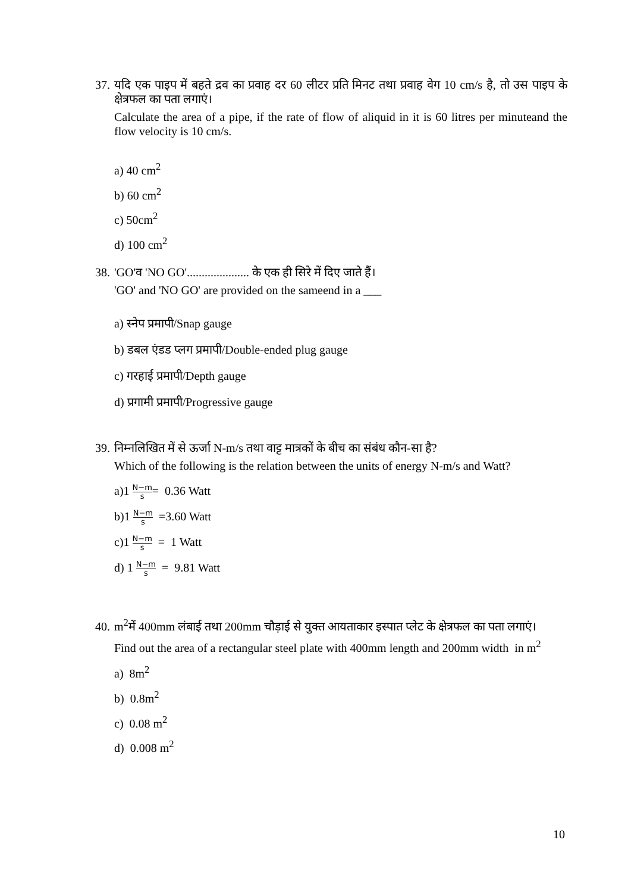37. यदि एक पाइप में बहते द्रव का प्रवाह दर 60 लीटर प्रति मिनट तथा प्रवाह वेग 10 cm/s है, तो उस पाइप के क्षेत्रफल का पता लगाएं।
Calculate the area of a pipe, if the rate of flow of aliquid in it is 60 litres per minuteand the flow velocity is 10 cm/s.
a) 40 cm<sup>2</sup>
b) 60 cm<sup>2</sup>
c) 50cm<sup>2</sup>
d) 100 cm<sup>2</sup>
38. 'GO'व 'NO GO'..................... के एक ही सिरे में दिए जाते हैं।
'GO' and 'NO GO' are provided on the sameend in a ___
a) स्नेप प्रमापी/Snap gauge
b) डबल एंडड प्लग प्रमापी/Double-ended plug gauge
c) गरहाई प्रमापी/Depth gauge
d) प्रगामी प्रमापी/Progressive gauge
39. निम्नलिखित में से ऊर्जा N-m/s तथा वाट्ट मात्रकों के बीच का संबंध कौन-सा है?
Which of the following is the relation between the units of energy N-m/s and Watt?
a)1 N−m s= 0.36 Watt
b)1 N−m s =3.60 Watt
c)1 N−m s = 1 Watt
d) 1 N−m s = 9.81 Watt
40. m<sup>2</sup>में 400mm लंबाई तथा 200mm चौड़ाई से युक्त आयताकार इस्पात प्लेट के क्षेत्रफल का पता लगाएं।
Find out the area of a rectangular steel plate with 400mm length and 200mm width in m<sup>2</sup>
a) 8m<sup>2</sup>
b) 0.8m<sup>2</sup>
c) 0.08 m<sup>2</sup>
d) 0.008 m<sup>2</sup>
10